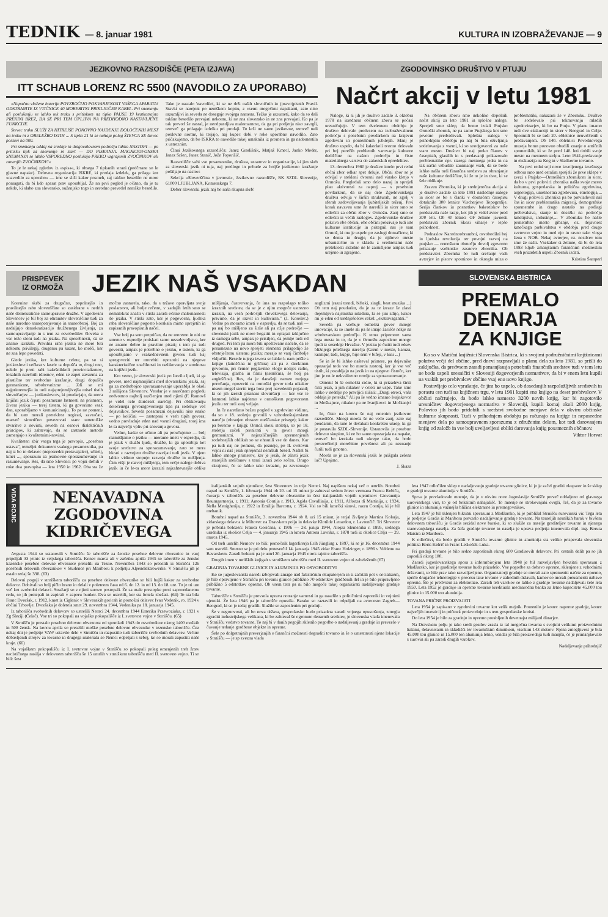TEDNIK — 8. januar 1981 KULTURA IN IZOBRAŽEVANJE — 9
JEZIKOVNO RAZSODIŠČE (PETA IZJAVA)
ITT SCHAUB LORENZ RC 5500 (NAVODILO ZA UPORABO)
»Napačno vložene baterije POVZROČIJO POKVARJENOST VAŠEGA APARATA! ODSTRANITE IZ VTIČNICE 40 MOREBITNI PRIKLJUČEN KABEL. Pri snemanju ali poslušanju se lahko tek traku s pritiskom na tipko PAUSE 19 kratkotrajno PREKINI BREZ, DA SE PRI TEM UPLJIVA NA PREDHODNO NASTAVLJENE FUNKCIJE.
Števec traku SLUŽI ZA HITREJŠE PONOVNO NAJDENJE DOLOČENIH MEST na traku in z OBELEŽBO ISTIH ... S tipko 21 ki se nahaja poleg ŠTEVCA SE števec postavi na 000.
Pri snemanju oddaj na srednje in dolgovalovnem področju lahko NASTOPI — po pritisku tipk za snemanje in start — DO PISKANJA. MAGNETOFONSKA SNEMANJA se lahko VSPOREDNO poslušajo PREKO vzgrajenih ZVOČNIKOV ali zunanjih ZVOČNIKOV!«
To je le nekaj zgledov iz »spisa«, ki obsega 7 tipkanih strani (podčrtane so le glavne napake). Delovna organizacija ISKRE, ki prodaja izdelek, ga prilaga kot »navodilo za uporabo« — ime se sliši kakor posmeh, saj takšno besedilo ne more pomagati, da bi kdo aparat prav uporabljal. Že na prvi pogled je očitno, da je tu nekdo, ki slabo zna slovensko, suženjsko togo in nerodno prevedel nemško besedilo. Tako je nastalo 'navodilo', ki se ne drži naših slovničnih in (pravo)pisnih Pravil. Stavki so narejeni po nemškem kopitu, z vsemi mogočimi napakami, zato niso razumljivi in seveda ne dosegajo svojega namena. Težko je razumeti, kako da so dali takšno besedilo prevajati nekomu, ki ne zna slovensko in ne zna prevajati. Ko pa je tak prevod že nastal, je neodpustljiva malomarnost, da ga pri podjetju niso zavrgli, temveč ga prilagajo izdelku pri prodaji. To krši ne samo jezikovne, temveč tudi poslovne norme, ki terjajo, naj kupec dobi v roke uporabno navodilo. Zato pričakujemo, da bo ISKRA to navodilo takoj umaknila iz prometa in ga nadomestila z ustreznim.
Člani Jezikovnega razsodišča: Janez Gradišnik, Matjaž Kmecl, Janko Moder, Janez Sršen, Janez Stanič, Jože Toporišič.
Razsodišče vabi vse posameznike, društva, ustanove in organizacije, ki jim skrb za slovenski jezik ni tuja, naj predloge in pobude za boljše jezikovno izražanje pošiljajo na naslov:
Sekcija »Slovenščina v javnosti«, Jezikovno razsodišče, RK SZDL Slovenije, 61000 LJUBLJANA, Komenskega 7.
Dober slovenski jezik naj bo naša skupna skrb!
ZGODOVINSKO DRUŠTVO V PTUJU
Načrt akcij v letu 1981
Naloge, ki si jih je društvo zadalo 3. oktobra 1978 na izrednem občnem zboru se počasi uresničujejo. V tem dveletnem obdobju je društvo delovalo predvsem na izobraževalnem področju s posebnim povdarkom na krajevni zgodovini in pomembnih jubilejih. Manj je društvo uspelo, da bi kakorkoli tvorno delovalo pri boj perečih problemih varovanja kulturne dediščine na našem področju in čisto materialnega varstva do zakonskih opredelitev.
13. decembra 1980 je društvo imelo prvi redni občni zbor odkar spet deluje. Občni zbor se je odvijal v stekleni dvorani nad vinsko kletjo v Ormožu. Pregledali smo delo nazaj in sprejeli plan aktivnosti za naprej — s posebnim povdarkom, da se naj delo Zgodovinskega društva odvija v širših strukturah, ne zgolj v sferah zadovoljevanja ljubiteljskih teženj. Prvi korak navzven smo že naredili in sicer smo se odločili za občni zbor v Ormožu. Zanj smo se odločili iz večih razlogov. Zgodovinsko društvo pokriva obe občini, obe občini pokrivajo tudi iste kulturne institucije in pritegnil nas je sam Ormož, ki mu je uspelo po zaslugi domačinov, ki so doma in drugje, da je njihovo mesto urbanistično in v skladu z vrednotami naše preteklosti skladno ne le zamišljeno ampak tudi urejeno in zgrajeno.
Na občnem zboru smo nekoliko dopolnili načrt akcij za leto 1981 in splošne naloge. Sprejeli smo sklep, da bomo izdali Ptujsko Ormoški zbornik, ne pa samo Ptujskega kot smo prvotno predvidevali. Splošna naloga v prihodnjem obdobju pa naj bi bila oživljanja sodelovanja z vsemi, ki so soodgovorni za naše staro mesto. Društvo bi naj preko članov v časopisih, glasilih in s predavanji prikazovalo problematiko npr. starega mestnega jedra in na tak način vzbudilo zanimanje vseh, da se bodo lahko našla tudi finančna sredstva za ohranjanje naše kulturne dediščine, ki že to je in tiste, ki se šele oblikuje.
Zraven Zbornika, ki je srednjeročna akcija si je društvo zadalo za leto 1981 naslednje naloge in sicer se bo s članki v domačem časopisu dotaknilo 300 letnice Vischerjeve Topografije. Serija člankov in posnetkov bakrotiskov bo predstavila naše kraje, kot jih je videl avtor pred 300 leti. Ob 40 letnici OF želimo javnosti predstaviti zbornik Skozi viharje v lepšo prihodnost.
Podnaslov Narodnoobrambni, osvobodilni boj in ljudska revolucija ter povojni razvoj na ptujsko — ormoškem območju dovolj zgovorno prikazuje vsebinsko zasnovo zbornika. Ob predstavitvi Zbornika bo tudi srečanje vseh avtorjev in piscev spominov in okrogla miza o problematiki, nakazani že v Zborniku. Društvo bo sodelovalo pri tekmovanju mladih zgodovinarjev, ki bo na Ptuju. V planu imamo tudi dve ekskurziji in sicer v Beograd in Celje. Spomnili bi se tudi 20. obletnice neuvrščenih s predavanjem. Ob 140. obletnici Povodnovega muzeja bomo ponovno obudili znanje o antičnih spomenikih, ki so že pred 140. leti dobili svoje mesto na mestnem stolpu. Leto 1941-predavanje in ekskurzija na Kog in v Sladkorno tovarno.
Na prvi redni seji novo izvoljenega izvršnega odbora smo med ostalim sprejeli že prve sklepe v zvezi s Ptujsko—Ormoškim zbornikom in sicer, da bo v prvi polovici zbornika našla svoje mesto kulturna, gospodarska in politična zgodovina, argeologija, umetnostna zgodovina, etnologija,... V drugi polovici zbornika pa bo prevladoval naš čas in sicer problematika migracij, demografske spremembe in drugo nastalo na podlagi prebivalstva, stanje in dosežki na področju kmetijstva, industrije,... V zborniku bo našlo pomembno mesto gibanje, oz. dejavnost kmečkega prebivalstva v obdobju pred drugo svetovno vojno in med njo in ravno tako vloga žena v NOB. Nekaj avtorjev, oz. nosilcev tem smo že našli. Vsekakor si želimo, da bi do leta 1983 kljub zmanjšanim finančnim možnostim vseh prizadetih uspeli Zbornik izdati.
Kristina Šamperl
PRISPEVEK
IZ ORMOŽA
JEZIK NAŠ VSAKDAN
Korenine skrbi za drugačno, popolnejšo in pravilnejšo rabo slovenščine so zasidrane v nedrih naše demokratične samoupravne družbe. V zgodovini Slovencev je bil boj za ohranitev slovenščine tudi za našo narodno samopotrjevanje in samoobstoj. Boj za nadaljnjo demokratizacijo družbenega življenja, za samoupravljanje in s tem za osvobodilev človeka z vso težo sloni tudi na jeziku. Na sposobnosti, da se znamo izražati. Pravilna raba jezika ne more biti nekomu privilegij, drugemu pa kazen, ko molči, ker ne zna lepo povedati.
Glede jezika, kot kulturne celote, pa so si jezikoslovci večkrat v laseh: ta dopušča to, drugi ono, nekdo je proti rabi kakršnihkoli provincializmov, lokalnih narečnih idiomov, eden se zapet zavzema za plastično ter svobodno izražanje, drugi dopušča germanizme, srbohrvatizme ... Zdi se mi najprimernejša in tudi najsprejemljivejša misel tistih slovničarjev — jezikoslovcev, ki poudarjajo, da mora knjižni jezik črpati posamezne lastnosti na pristnem, živem jeziku — torej tistem, ki ga govorimo vsak dan, uporabljamo v komuniciranju. To pa ne pomeni, da bi zato morali preteklost negirati, zavračati, marveč sintetično povezovati stare umetniške stvaritve z novimi, seveda na osnovi dialektičnih principov, ki zahtevajo, da se zastarele metode zamenjajo s kvalitetnimi-novimi.
Kvaliteten zbir vsega tega je pravopis, „posebna ustava”, temeljni dokument vsakega posameznika, pa naj si bo to delavec (neposredni proizvajalec), učitelj, kmet ..., sporazum za jezikovno sporazumevanje in razumevanje. Res, da smo Slovenci po vojni dobili v roke dva pravopisa — leta 1950 in 1962. Oba sta že močno zastarela, tako, da s težavo opravljata svoje poslanstvo, ali bolje rečeno, v zadnjih letih smo se nemalokrat znašli v stiski zaradi očitne malomarnosti do jezika. V stiski zato, ker je pogovorna, ljudska raba slovenščine pogosto korakala mimo sprejetih in zapisanih pravopisnih načel.
Vse bolj pa sem prepričan, da ne moremo in niti ne smemo v ospredje potiskati samo nezadovoljstva, ker ne znamo dobro in pravilno pisati; s tem pa tudi govoriti, ampak je potrebno o jeziku, o tistem, ki ga uporabljamo v vsakodnevnem govoru tudi kaj spregovoriti ter morebiti opozoriti na njegove karakteristične značilnosti in razlikovanja v soodnosu na knjižni jezik.
Kot vemo, je slovenski jezik po številu ljudi, ki ga govore, med najmanjšimi med slovanskimi jeziki, saj ga za medsebojno sporazumevanje uporablja le okoli 2 milijona Slovencev. Vendar je v narečnem pogledu nedvomno najbolj razčlenjen med njimi (F. Ramovš je videl celo štirideset narečij). Pri oblikovanju določenega govoragovornega tipa pa sodeluje več dejavnikov. Seveda posamezni dejavniki niso enako — po količini — zastopani v vseh tipih govora; vedno prevladuje eden nad vsemi drugimi, torej ima le-ta največji vpliv pri snovanju govora.
Vedno, kadar se učimo ali pa proučujemo — bolj razmišljamo o jeziku — moramo imeti v ospredju, da je jezik v službi ljudi, družbe, ki ga uporablja kot svoje sredstvo za sporazumevanje, zato se mora hkrati z razvojem družbe razvijati tudi jezik. V njem lahko vidimo stopnjo razvoja družbe in mišljenja. Čim višji je razvoj mišljenja, tem večje naloge dobiva jezik in če le-ta more izraziti najzahtevnejše oblike mišljenja, čustvovanja, če ima na razpolago toliko izraznih sredstev, da se je z njim mogoče ustrezno izraziti, na vseh področjih človekovega delovanja, pravimo, da je razvit in kultiviran.” (J. Korošec.) Vedno pa moramo imeti v ospredju, da se tudi naš — pa naj bo mišljeno za širše ali pa ožje področje — slovenski jezik ne more bogatiti in oplajati izključno iz samega sebe, ampak je prisiljen, da jemlje tudi od drugod. Pri tem pa mora biti upoštevano načelo, da se posamezno na novo sprejeti elementi prilagodijo že obstoječemu sistemu jezika; morajo se vanj čimbolje vključiti. Besede tujega izvora so lahko k nam prišle s knjigo (latinščina in grščina) ali pa z direktnim govorom, pri čemer poglavitno vlogo nosijo: radio, televizija, glasba in filmi (nemščina, še bolj pa angleščina). Res, da je današnji namen mojega poročanja, opozoriti na ormoški govor toda nikakor nisem mogel storiti tega brez prej navedenih pojasnil; ki so jih izrekli priznani slovničarji — ker vse te lastnosti lahko najdemo v ormoškem pogovornem jeziku ter tudi zanj veljajo.
In če naredimo bežen pogled v zgodovino vidimo, da so v 18. stoletju govorili v vzhodnoštajerskem narečju (ohranjen obrazec meščanske prisege); kakor pa beremo v knjigi: Ormož skozi stoletja, so po 18. stoletju začeli pronicati v ta govor mnogi germanizmi. V najrazličnejših spremenjenih sodobnejših oblikah so se ohranili vse do danes. Kar pa tudi naj ne pomeni, da pozneje, po II. svetovni vojni ni naš jezik sprejemal nemških besed. Naštel bi lahko mnogo primerov, ker je jezik, še zlasti jezik starejših meščanov s temi izrazi zelo sočen. Drugo skrajnost, če se lahko tako izrazim, pa zavzemajo anglizmi (razni trendi, bifteki, singli, beat muzika ...) Ob tem naj poudarim, da je za te izraze še zlasti dojemljiva najstniška mladina, ki se jim zdijo, kakor mi je eden od srednješolcev rekel: „ekstravagantni.”
Seveda pa vsebuje ormoški govor mnoge imovacije, ki so imele ali pa še imajo žarišče nekje na srbohrvatskem področju. K temu pripomore sama lega mesta in to, da je v Ormožu zaposleno mnogo ljudi iz sosednje Hrvaške. V jeziku je čutiti tudi odsev bližnjega prleškega narečja (Grem v mesto, karuza, krampir, tüdi, küpjo, bijo sem v bifeji, v kini ...)
Še in še bi lahko našteval primere, pa dejavnike opozarjal toda vse bo morda zastonj, ker je vse več tistih, ki pozabljajo na jezik in na njegovo čistočo, ker jim je on le nekvalitetno orodje za sporazumevanje.
Omenil bi še ormoški radio, ki si prizadeva širiti čisti jezik, a jim nikakor v celoti ne uspe. Tako smo lahko v nedeljo po pravljici slišali: „Dragi otroci, vaša oddaja je potekla.” Ali pa še vedno imamo Ivajnkovce in Moškajnce, nikakor pa ne Ivanjkovci in Moškanjci ...
In, čisto na koncu še naj omenim jezikovno razsodišče. Mnogi morda še ne vedo zanj, zato naj poudarim, da smo le dočakali konkreten ukrep, ki ga je postavila SZDL-Slovenije. Ustanovila je posebno delovno skupino, ki ne bo samo opozarjala na napake, temveč bo izrekala tudi ukrepe tako, da bodo povzročitelji morebitno površnost ali pa neznanje čutili tudi gmotno.
Morda se je za slovenski jezik le prižgala zelena luč? Upajmo.
J. Skaza
SLOVENSKA BISTRICA
PREMALO DENARJA
ZA KNJIGE
Ko so v Matični knjižnici Slovenska Bistrica, ki s svojimi podružničnimi knjižnicami pokriva večji del občine, pred dnevi razpravljali o planu dela za leto 1981, so prišli do zaključka, da predvsem zaradi pomanjkanja potrebnih finančnih sredstev tudi v tem letu ne bodo uspeli uresničiti v Sloveniji dogovorjenih normativov, da bi v enem letu kupili na vsakih pet prebivalcev občine vsaj eno novo knjigo.
Postavljajo celo vprašanje, če jim bo uspelo, ob dosedanjih razpoložljivih sredstvih in porastu cen tudi na knjižnem trgu, v letu 1981 kupiti eno knjigo na deset prebivalcev. V občini načrtujejo, da bodo lahko namesto 3200 novih knjig, kar bi zagotovilo uresničitev dogovorjenega normativa v Sloveniji, kupili komaj okoli 2000 knjig. Polovico jih bodo pridobili s sredstvi svobodne menjave dela v okviru občinske kulturne skupnosti. Tudi v prihodnjem obdobju pa računajo na knjige in neposredne menjave dela po samoupravnem sporazumu z združenim delom, kot tudi darovanjem knjig od založb in vse bolj uveljavljeni obliki darovanja knjig posameznih občanov.
Viktor Horvat
VIDA ROJIC
NENAVADNA
ZGODOVINA
KIDRIČEVEGA
Avgusta 1944 so ustanovili v Strnišču še taborišče za ženske posebne delovne obveznice in vanj pripeljali 33 jetnic iz celjskega taborišča. Konec marca ali v začetku aprila 1945 so taborišče za ženske kazenske posebne delovne obveznice preselili na Tezno. Novembra 1943 so preselili iz Strnišča 126 posebnih delovnih obveznikov v Studence pri Mariboru k podjetju Alpenelektrowerke. V Strnišču jih je ostalo tedaj še 330. (63)
Delovni pogoji v strniškem taborišču za posebne delovne obveznike so bili hujši kakor za svobodne delavce. Dobivali so bolj pičlo hrano in delali v poletnem času od 6. do 12. in od 13. do 18. ure. To je tri ure več kot svobodni delavci. Stražarji so z njimi surovo postopali. Že za male prestopke proti zapovedanemu redu, so jih pretepali in zapirali v zaporu bunker. Dva so ustrelili, ker sta hotela zbežati. (64) To sta bila Franc Dvoršak, r. 1912, kmet iz Ciglenic v Slovenskih goricah in pomožni delavec Ivan Vodenik, ro. 1924 v občini Trbovlje. Dvoršaka je doletela smrt 29. novembra 1944, Vodenika pa 18. januarja 1945.
Iz taborišča svobodnih delavcev so ustrelili Nemci 24. decembra 1944 Emerika Przewoziaka, r. 1921 v Zg Sleziji (Čelač). Vse tri so pokopali na vojaško pokopališče iz I. svetovne vojne v Strnišču. (65)
V Strnišču je prestalo posebno delovno obveznost od spomladi 1943 do osvoboditve okrog 1400 moških in 500 žensk. Na koncu aprila so preselili moške posebne delovne obveznike v tezensko taborišče. Čez nekaj dni je podjetje VAW ustavilo delo v Strnišču in razpustilo tudi taborišče svobodnih delavcev. Večino dobavljenih strojev za tovarno in drugega materiala so Nemci odpeljali s seboj, ko so morali zapustiti naše kraje. (66)
Na vojaškem pokopališču iz I. svetovne vojne v Strnišču so pokopali poleg omenjenih treh žrtev nacističnega nasilja v delovnem taborišču še 15 umrlih v strniškem taborišču med II. svetovno vojno. Ti so bili: šest
italijanskih vojnih ujetnikov, šest Slovencev in trije Nemci. Naj napišem nekaj več o umrlih. Bombni napad na Strnišče, 1. februarja 1944 ob 20. uri 15 minut je zahteval sedem žrtev: vermana Franca Robiča, čuvarja v taborišču za posebne delovne obveznike in šest italijanskih vojnih ujetnikov: Giovannija Baumgartnerja, r. 1911; Antonia Contija r. 1913, Agida Cavallinija, r. 1911, Alfonza di Martinija, r. 1924, Nella Menigherija, r. 1922 in Emilija Barcotta, r. 1924. Vsi so bili kmečki sinovi, razen Contija, ki je bil mehanik.
Bombni napad na Strnišče, 3. novembra 1944 ob 8. uri 15 minut, je terjal življenje Martina Kolarja, zidarskega delavca iz Mihovec na Dravskem polju in delavke Klotilde Lenardon, r. Lavrenčič. Tri Slovence je pobrala bolezen: Franca Goričana, r. 1906 — 28. junija 1944, Alojza Slemenika r. 1895, sodnega uradnika iz okolice Celja — 4. januarja 1945 in kmeta Antona Lavrika, r. 1878 tudi iz okolice Celja — 29. marca 1945.
Od treh umrlih Nemcev so bili: pomočnik lagerfirerja Erih Jüngling r. 1897, ki se je 16. decembra 1944 sam ustrelil. Smrtno se je pri delu ponesrečil 14. januarja 1945 zidar Franz Holzinger, r. 1896 v Veldenu na Bavarskem. Zaradi bolezni pa je umrl 20. januarja 1945 otrok tajnice taborišča.
Drugih imen v mrliških knjigah v strniškem taborišču med II. svetovno vojno ni zabeleženih (67)
GRADNJA TOVARNE GLINICE IN ALUMINIJA PO OSVOBODITVI
Ko so jugoslovanski narodi izbojevali zmago nad fašističnim okupatorjem in si začrtali pot v socializem, je bilo opravljeno v Strnišču pri tovarni glinice približno 70 odstotkov gradbenih del in je bilo pripravljeno približno 5 odstotkov opreme. Ob vsem tem pa ni bilo mogoče takoj organizirati nadaljevanje gradnje tovarne.
Taborišče v Strnišču je prevzela uprava notranje varnosti in ga naselile s političnimi zaporniki in vojnimi ujetniki. Že leta 1946 pa je taborišče opustila. Barake so raztavili in odpeljali na avtocesto Zagreb—Beograd, ki so jo tedaj gradili. Služile so zaposlenim pri gradnji.
Še v negotovosti, ali bo nova država, gospodarsko hudo prizadeta zaradi vojnega opustošenja, zmogla zgraditi industrijskega velikana, ki bo zahteval še ogromno denarnih sredstev, je slovenska vlada imenovala v Strnišču vodstvo tovarne. To naj bi v danih pogojih sklenilo pogodbo o nadaljevanju gradnje in prevzelo v čuvanje tedanje gradbene objekte in opreme.
Šele po dolgotrajnih preverjanjih o finančni možnosti dograditi tovarno in še o umestnosti njene lokacije v Strnišču — je sp zvezna vlada
leta 1947 odločilen sklep o nadaljevanju gradnje tovarne glinice, ki jo je začel graditi okupator in še sklep o gradnji tovarne aluminija v Strnišču.
Sprva je prevladovalo mnenje, da je v okviru nove Jugoslavije Strnišče preveč oddaljeno od glavnega surovinskega vira, to je od boksitnih nahajališč. To mnenje so strokovnjaki ovrgli, češ, da je za tovarno glinice in aluminija važnejša bližina elektrarne in premogovnikov.
Leta 1947 je bil sklenjen biksitni sporazum z Madžarsko, ki je približal Strnišču surovinski vir. Tega leta je podjetje Gradis iz Maribora prevzelo nadaljevanje gradnje tovarne. Na temeljih nemških barak v bivšem delovnem taborišču je Gradis sezidal nove barake, ki so služile za naselje graditeljev tovarne in njenega stanovanjskega naselja. Za šefa gradnje tovarne in naselja je uprava podjetja imenovala dipl. ing. Boruta Maistra iz Maribora.
K odločitvi, da bodo gradili v Strnišču tovarno glinice in aluminija sta veliko prispevala slovenska politika Boris Kidrič in Franc Leskošek-Luka.
Pri gradnji tovarne je bilo redno zaposlenih okrog 600 Gradisovih delavcev. Pri cestnih delih pa so jih zaposlili okrog 100.
Zaradi jugoslovanskega spora z informbirojem leta 1948 je bil razveljavljen boksitni sporazum z Madžarsko, kar je graditelje tovarne hudo prizadelo. Vse pogodbe za dobavo opreme, sklenjene z vzhodnimi državami, so bile prav tako razveljavljene. Organizatorji gradnje so morali zato spremeniti načrte za opremo, spričo drugačne tehnologije v procesu take tovarne v zahodnih državah, kamor so morali preusmeriti nabavo opreme. Šlo je predvsem za elektrolizo. Zaradi teh vzrokov so lahko z gradnjo tovarne nadaljevali šele leta 1950. Leta 1952 je gradnjo in opremo tovarne kreditirala mednarodna banka za letno kapaciteto 45.000 ton glinice in 15.000 ton aluminija.
TOVANA PRIČNE PROIZVAJATI
Leta 1954 je zapisano v zgodovini tovarne kot velik mejnik. Pomenilo je konec naporne gradnje, konec največjih investicij in pričetek proizvodnje in s tem gospodarske koristi.
Do leta 1954 je bilo za gradnjo in opremo porabljenih devetnajst milijard dinarjev.
Na Dravskem polju je tako sredi gozdov zrasla iz tal mogočna tovarna s svojimi velikimi proizvodnimi halami, delavnicami in skladišči ter tovarniškim dimnikom, visokim 143 metrov. Njena zmogljivost je bila 45.000 ton glinice in 15.000 ton aluminija letno, vendar je bila proizvodnja tudi manjša, če je primanjkovalo s surovin ali pa zaradi drugih vzrokov.
Nadaljevanje prihodnjič